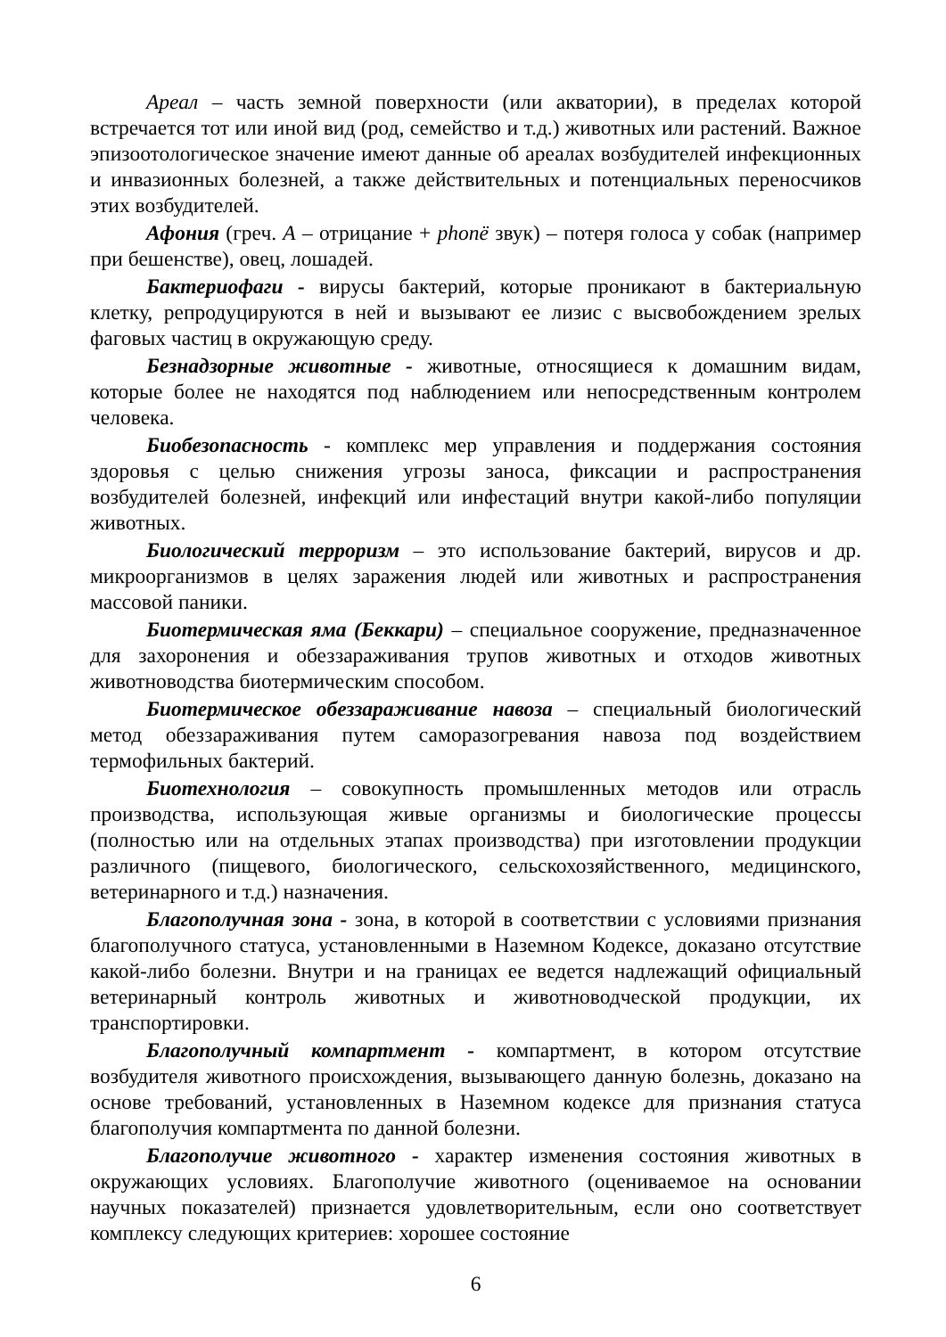Ареал – часть земной поверхности (или акватории), в пределах которой встречается тот или иной вид (род, семейство и т.д.) животных или растений. Важное эпизоотологическое значение имеют данные об ареалах возбудителей инфекционных и инвазионных болезней, а также действительных и потенциальных переносчиков этих возбудителей.
Афония (греч. А – отрицание + phonё звук) – потеря голоса у собак (например при бешенстве), овец, лошадей.
Бактериофаги - вирусы бактерий, которые проникают в бактериальную клетку, репродуцируются в ней и вызывают ее лизис с высвобождением зрелых фаговых частиц в окружающую среду.
Безнадзорные животные - животные, относящиеся к домашним видам, которые более не находятся под наблюдением или непосредственным контролем человека.
Биобезопасность - комплекс мер управления и поддержания состояния здоровья с целью снижения угрозы заноса, фиксации и распространения возбудителей болезней, инфекций или инфестаций внутри какой-либо популяции животных.
Биологический терроризм – это использование бактерий, вирусов и др. микроорганизмов в целях заражения людей или животных и распространения массовой паники.
Биотермическая яма (Беккари) – специальное сооружение, предназначенное для захоронения и обеззараживания трупов животных и отходов животных животноводства биотермическим способом.
Биотермическое обеззараживание навоза – специальный биологический метод обеззараживания путем саморазогревания навоза под воздействием термофильных бактерий.
Биотехнология – совокупность промышленных методов или отрасль производства, использующая живые организмы и биологические процессы (полностью или на отдельных этапах производства) при изготовлении продукции различного (пищевого, биологического, сельскохозяйственного, медицинского, ветеринарного и т.д.) назначения.
Благополучная зона - зона, в которой в соответствии с условиями признания благополучного статуса, установленными в Наземном Кодексе, доказано отсутствие какой-либо болезни. Внутри и на границах ее ведется надлежащий официальный ветеринарный контроль животных и животноводческой продукции, их транспортировки.
Благополучный компартмент - компартмент, в котором отсутствие возбудителя животного происхождения, вызывающего данную болезнь, доказано на основе требований, установленных в Наземном кодексе для признания статуса благополучия компартмента по данной болезни.
Благополучие животного - характер изменения состояния животных в окружающих условиях. Благополучие животного (оцениваемое на основании научных показателей) признается удовлетворительным, если оно соответствует комплексу следующих критериев: хорошее состояние
6